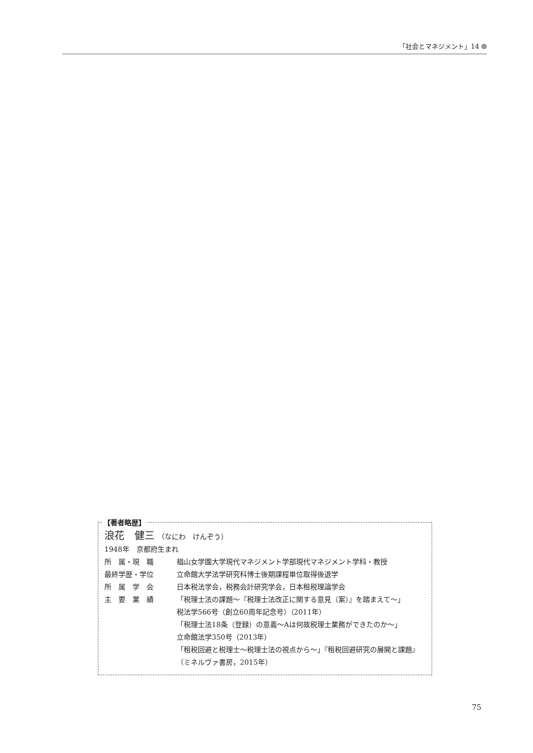「社会とマネジメント」14
【著者略歴】
浪花　健三 （なにわ　けんぞう）
1948年　京都府生まれ
所　属・現　職 椙山女学園大学現代マネジメント学部現代マネジメント学科・教授
最終学歴・学位 立命館大学法学研究科博士後期課程単位取得後退学
所　属　学　会 日本税法学会，税務会計研究学会，日本租税理論学会
主　要　業　績 「税理士法の課題～『税理士法改正に関する意見（案）』を踏まえて～」
税法学566号（創立60周年記念号）（2011年）
「税理士法18条（登録）の意義～Aは何故税理士業務ができたのか～」
立命館法学350号（2013年）
「租税回避と税理士～税理士法の視点から～」『租税回避研究の展開と課題』（ミネルヴァ書房，2015年）
75